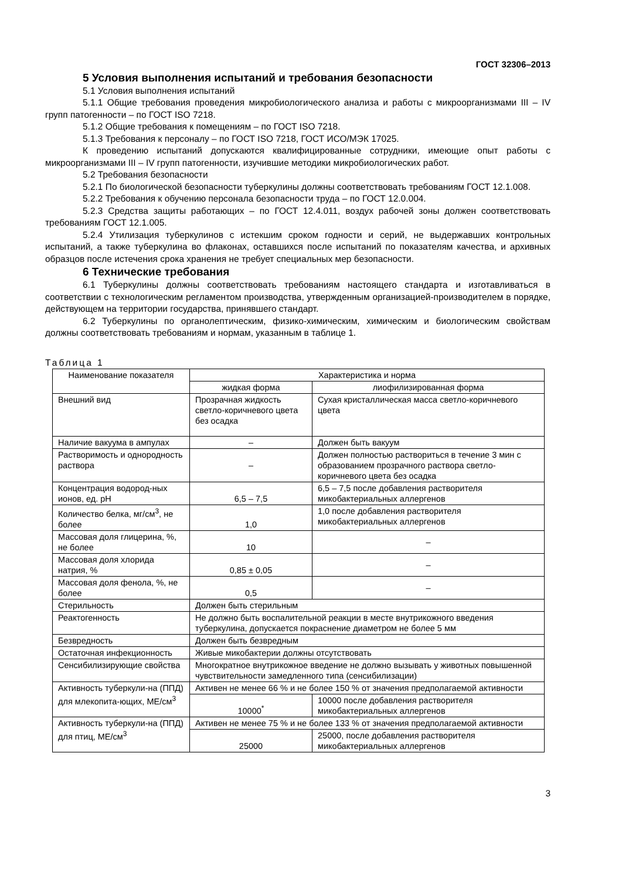ГОСТ 32306–2013
5 Условия выполнения испытаний и требования безопасности
5.1 Условия выполнения испытаний
5.1.1 Общие требования проведения микробиологического анализа и работы с микроорганизмами III – IV групп патогенности – по ГОСТ ISO 7218.
5.1.2 Общие требования к помещениям – по ГОСТ ISO 7218.
5.1.3 Требования к персоналу – по ГОСТ ISO 7218, ГОСТ ИСО/МЭК 17025.
К проведению испытаний допускаются квалифицированные сотрудники, имеющие опыт работы с микроорганизмами III – IV групп патогенности, изучившие методики микробиологических работ.
5.2 Требования безопасности
5.2.1 По биологической безопасности туберкулины должны соответствовать требованиям ГОСТ 12.1.008.
5.2.2 Требования к обучению персонала безопасности труда – по ГОСТ 12.0.004.
5.2.3 Средства защиты работающих – по ГОСТ 12.4.011, воздух рабочей зоны должен соответствовать требованиям ГОСТ 12.1.005.
5.2.4 Утилизация туберкулинов с истекшим сроком годности и серий, не выдержавших контрольных испытаний, а также туберкулина во флаконах, оставшихся после испытаний по показателям качества, и архивных образцов после истечения срока хранения не требует специальных мер безопасности.
6 Технические требования
6.1 Туберкулины должны соответствовать требованиям настоящего стандарта и изготавливаться в соответствии с технологическим регламентом производства, утвержденным организацией-производителем в порядке, действующем на территории государства, принявшего стандарт.
6.2 Туберкулины по органолептическим, физико-химическим, химическим и биологическим свойствам должны соответствовать требованиям и нормам, указанным в таблице 1.
Таблица 1
| Наименование показателя | Характеристика и норма | |
| --- | --- | --- |
| | жидкая форма | лиофилизированная форма |
| Внешний вид | Прозрачная жидкость светло-коричневого цвета без осадка | Сухая кристаллическая масса светло-коричневого цвета |
| Наличие вакуума в ампулах | – | Должен быть вакуум |
| Растворимость и однородность раствора | – | Должен полностью раствориться в течение 3 мин с образованием прозрачного раствора светло-коричневого цвета без осадка |
| Концентрация водород-ных ионов, ед. pH | 6,5 – 7,5 | 6,5 – 7,5 после добавления растворителя микобактериальных аллергенов |
| Количество белка, мг/см<sup>3</sup>, не более | 1,0 | 1,0 после добавления растворителя микобактериальных аллергенов |
| Массовая доля глицерина, %, не более | 10 | – |
| Массовая доля хлорида натрия, % | 0,85 ± 0,05 | – |
| Массовая доля фенола, %, не более | 0,5 | – |
| Стерильность | Должен быть стерильным | |
| Реактогенность | Не должно быть воспалительной реакции в месте внутрикожного введения туберкулина, допускается покраснение диаметром не более 5 мм | |
| Безвредность | Должен быть безвредным | |
| Остаточная инфекционность | Живые микобактерии должны отсутствовать | |
| Сенсибилизирующие свойства | Многократное внутрикожное введение не должно вызывать у животных повышенной чувствительности замедленного типа (сенсибилизации) | |
| Активность туберкули-на (ППД) для млекопита-ющих, МЕ/см<sup>3</sup> | Активен не менее 66 % и не более 150 % от значения предполагаемой активности | |
| | 10000<sup>*</sup> | 10000 после добавления растворителя микобактериальных аллергенов |
| Активность туберкули-на (ППД) для птиц, МЕ/см<sup>3</sup> | Активен не менее 75 % и не более 133 % от значения предполагаемой активности | |
| | 25000 | 25000, после добавления растворителя микобактериальных аллергенов |
3